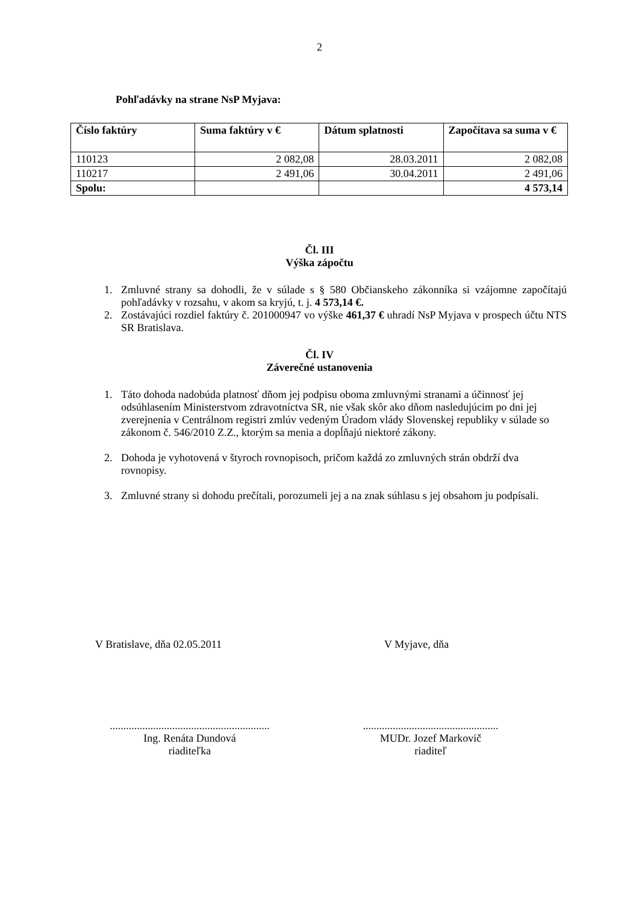2
Pohľadávky na strane NsP Myjava:
| Číslo faktúry | Suma faktúry v € | Dátum splatnosti | Započítava sa suma v € |
| --- | --- | --- | --- |
| 110123 | 2 082,08 | 28.03.2011 | 2 082,08 |
| 110217 | 2 491,06 | 30.04.2011 | 2 491,06 |
| Spolu: | | | 4 573,14 |
Čl. III
Výška zápočtu
1. Zmluvné strany sa dohodli, že v súlade s § 580 Občianskeho zákonníka si vzájomne započítajú pohľadávky v rozsahu, v akom sa kryjú, t. j. 4 573,14 €.
2. Zostávajúci rozdiel faktúry č. 201000947 vo výške 461,37 € uhradí NsP Myjava v prospech účtu NTS SR Bratislava.
Čl. IV
Záverečné ustanovenia
1. Táto dohoda nadobúda platnosť dňom jej podpisu oboma zmluvnými stranami a účinnosť jej odsúhlasením Ministerstvom zdravotníctva SR, nie však skôr ako dňom nasledujúcim po dni jej zverejnenia v Centrálnom registri zmlúv vedeným Úradom vlády Slovenskej republiky v súlade so zákonom č. 546/2010 Z.Z., ktorým sa menia a dopĺňajú niektoré zákony.
2. Dohoda je vyhotovená v štyroch rovnopisoch, pričom každá zo zmluvných strán obdrží dva rovnopisy.
3. Zmluvné strany si dohodu prečítali, porozumeli jej a na znak súhlasu s jej obsahom ju podpísali.
V Bratislave, dňa 02.05.2011 V Myjave, dňa
...........................................................
Ing. Renáta Dundová
riaditeľka
..................................................
MUDr. Jozef Markovič
riaditeľ